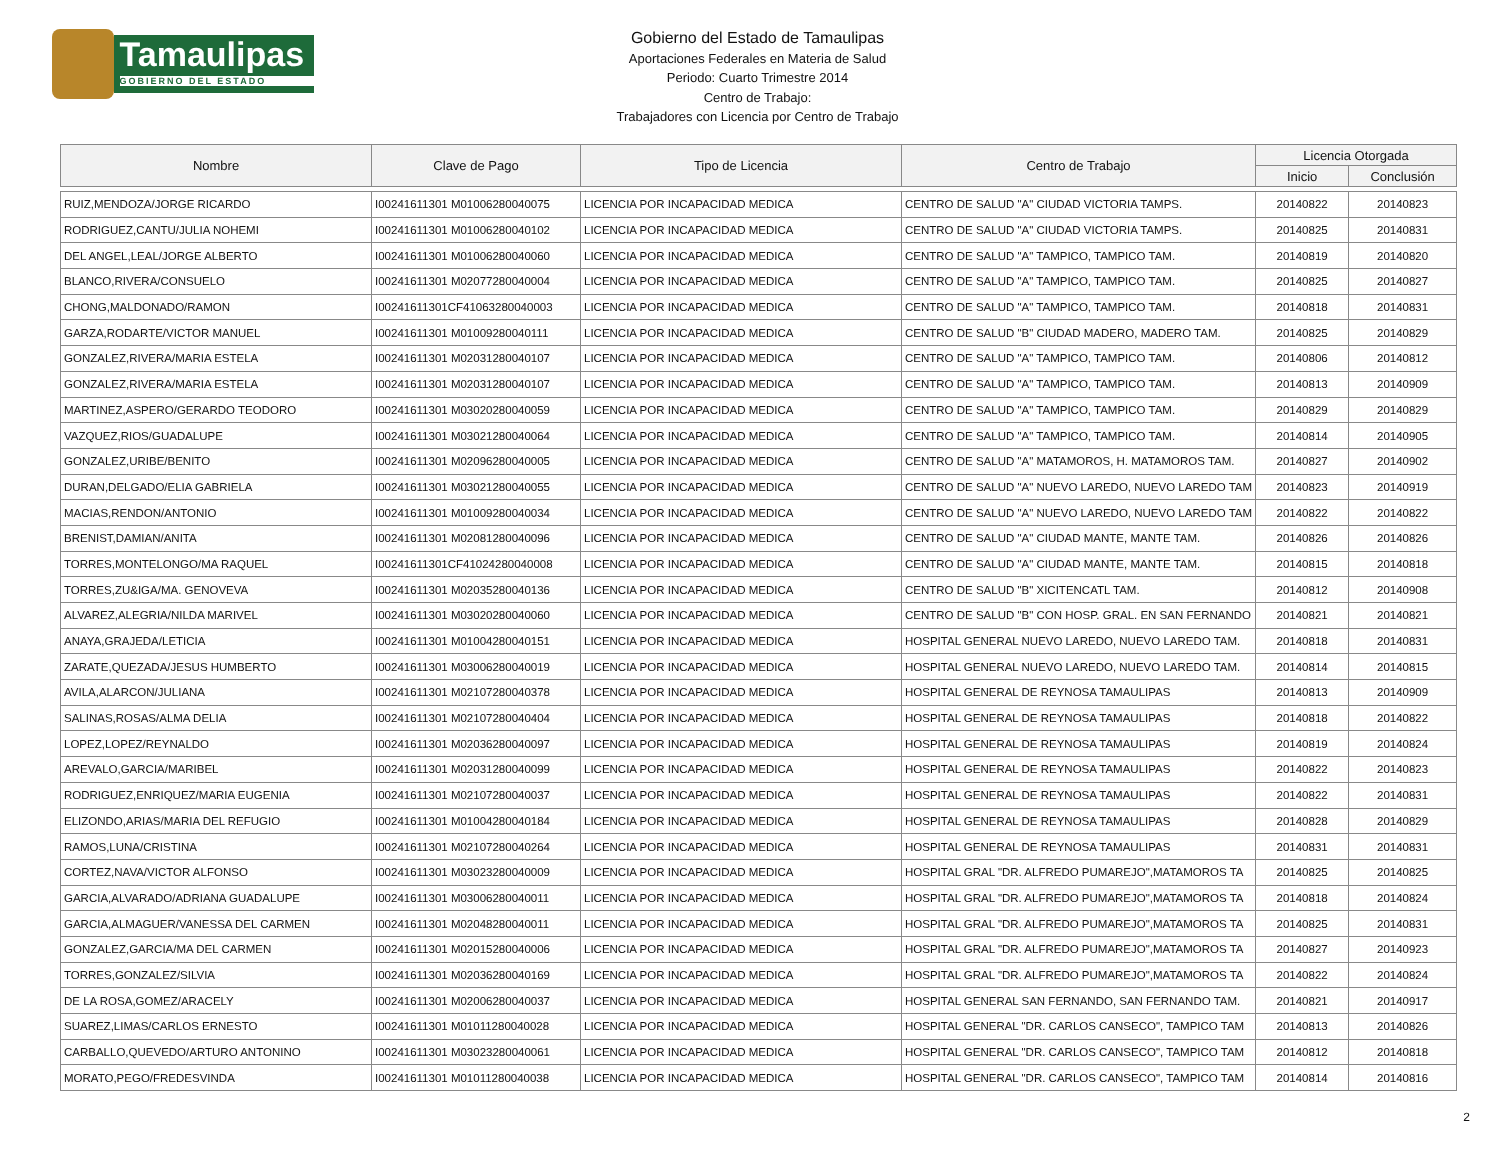Tamaulipas
GOBIERNO DEL ESTADO
Gobierno del Estado de Tamaulipas
Aportaciones Federales en Materia de Salud
Periodo: Cuarto Trimestre 2014
Centro de Trabajo:
Trabajadores con Licencia por Centro de Trabajo
| Nombre | Clave de Pago | Tipo de Licencia | Centro de Trabajo | Licencia Otorgada | |
| --- | --- | --- | --- | --- | --- |
| | | | | Inicio | Conclusión |
| RUIZ,MENDOZA/JORGE RICARDO | I00241611301 M01006280040075 | LICENCIA POR INCAPACIDAD MEDICA | CENTRO DE SALUD "A" CIUDAD VICTORIA TAMPS. | 20140822 | 20140823 |
| RODRIGUEZ,CANTU/JULIA NOHEMI | I00241611301 M01006280040102 | LICENCIA POR INCAPACIDAD MEDICA | CENTRO DE SALUD "A" CIUDAD VICTORIA TAMPS. | 20140825 | 20140831 |
| DEL ANGEL,LEAL/JORGE ALBERTO | I00241611301 M01006280040060 | LICENCIA POR INCAPACIDAD MEDICA | CENTRO DE SALUD "A" TAMPICO, TAMPICO TAM. | 20140819 | 20140820 |
| BLANCO,RIVERA/CONSUELO | I00241611301 M02077280040004 | LICENCIA POR INCAPACIDAD MEDICA | CENTRO DE SALUD "A" TAMPICO, TAMPICO TAM. | 20140825 | 20140827 |
| CHONG,MALDONADO/RAMON | I00241611301CF41063280040003 | LICENCIA POR INCAPACIDAD MEDICA | CENTRO DE SALUD "A" TAMPICO, TAMPICO TAM. | 20140818 | 20140831 |
| GARZA,RODARTE/VICTOR MANUEL | I00241611301 M01009280040111 | LICENCIA POR INCAPACIDAD MEDICA | CENTRO DE SALUD "B" CIUDAD MADERO, MADERO TAM. | 20140825 | 20140829 |
| GONZALEZ,RIVERA/MARIA ESTELA | I00241611301 M02031280040107 | LICENCIA POR INCAPACIDAD MEDICA | CENTRO DE SALUD "A" TAMPICO, TAMPICO TAM. | 20140806 | 20140812 |
| GONZALEZ,RIVERA/MARIA ESTELA | I00241611301 M02031280040107 | LICENCIA POR INCAPACIDAD MEDICA | CENTRO DE SALUD "A" TAMPICO, TAMPICO TAM. | 20140813 | 20140909 |
| MARTINEZ,ASPERO/GERARDO TEODORO | I00241611301 M03020280040059 | LICENCIA POR INCAPACIDAD MEDICA | CENTRO DE SALUD "A" TAMPICO, TAMPICO TAM. | 20140829 | 20140829 |
| VAZQUEZ,RIOS/GUADALUPE | I00241611301 M03021280040064 | LICENCIA POR INCAPACIDAD MEDICA | CENTRO DE SALUD "A" TAMPICO, TAMPICO TAM. | 20140814 | 20140905 |
| GONZALEZ,URIBE/BENITO | I00241611301 M02096280040005 | LICENCIA POR INCAPACIDAD MEDICA | CENTRO DE SALUD "A" MATAMOROS, H. MATAMOROS TAM. | 20140827 | 20140902 |
| DURAN,DELGADO/ELIA GABRIELA | I00241611301 M03021280040055 | LICENCIA POR INCAPACIDAD MEDICA | CENTRO DE SALUD "A" NUEVO LAREDO, NUEVO LAREDO TAM | 20140823 | 20140919 |
| MACIAS,RENDON/ANTONIO | I00241611301 M01009280040034 | LICENCIA POR INCAPACIDAD MEDICA | CENTRO DE SALUD "A" NUEVO LAREDO, NUEVO LAREDO TAM | 20140822 | 20140822 |
| BRENIST,DAMIAN/ANITA | I00241611301 M02081280040096 | LICENCIA POR INCAPACIDAD MEDICA | CENTRO DE SALUD "A" CIUDAD MANTE, MANTE TAM. | 20140826 | 20140826 |
| TORRES,MONTELONGO/MA RAQUEL | I00241611301CF41024280040008 | LICENCIA POR INCAPACIDAD MEDICA | CENTRO DE SALUD "A" CIUDAD MANTE, MANTE TAM. | 20140815 | 20140818 |
| TORRES,ZU&IGA/MA. GENOVEVA | I00241611301 M02035280040136 | LICENCIA POR INCAPACIDAD MEDICA | CENTRO DE SALUD "B" XICITENCATL TAM. | 20140812 | 20140908 |
| ALVAREZ,ALEGRIA/NILDA MARIVEL | I00241611301 M03020280040060 | LICENCIA POR INCAPACIDAD MEDICA | CENTRO DE SALUD "B" CON HOSP. GRAL. EN SAN FERNANDO | 20140821 | 20140821 |
| ANAYA,GRAJEDA/LETICIA | I00241611301 M01004280040151 | LICENCIA POR INCAPACIDAD MEDICA | HOSPITAL GENERAL NUEVO LAREDO, NUEVO LAREDO TAM. | 20140818 | 20140831 |
| ZARATE,QUEZADA/JESUS HUMBERTO | I00241611301 M03006280040019 | LICENCIA POR INCAPACIDAD MEDICA | HOSPITAL GENERAL NUEVO LAREDO, NUEVO LAREDO TAM. | 20140814 | 20140815 |
| AVILA,ALARCON/JULIANA | I00241611301 M02107280040378 | LICENCIA POR INCAPACIDAD MEDICA | HOSPITAL GENERAL DE REYNOSA TAMAULIPAS | 20140813 | 20140909 |
| SALINAS,ROSAS/ALMA DELIA | I00241611301 M02107280040404 | LICENCIA POR INCAPACIDAD MEDICA | HOSPITAL GENERAL DE REYNOSA TAMAULIPAS | 20140818 | 20140822 |
| LOPEZ,LOPEZ/REYNALDO | I00241611301 M02036280040097 | LICENCIA POR INCAPACIDAD MEDICA | HOSPITAL GENERAL DE REYNOSA TAMAULIPAS | 20140819 | 20140824 |
| AREVALO,GARCIA/MARIBEL | I00241611301 M02031280040099 | LICENCIA POR INCAPACIDAD MEDICA | HOSPITAL GENERAL DE REYNOSA TAMAULIPAS | 20140822 | 20140823 |
| RODRIGUEZ,ENRIQUEZ/MARIA EUGENIA | I00241611301 M02107280040037 | LICENCIA POR INCAPACIDAD MEDICA | HOSPITAL GENERAL DE REYNOSA TAMAULIPAS | 20140822 | 20140831 |
| ELIZONDO,ARIAS/MARIA DEL REFUGIO | I00241611301 M01004280040184 | LICENCIA POR INCAPACIDAD MEDICA | HOSPITAL GENERAL DE REYNOSA TAMAULIPAS | 20140828 | 20140829 |
| RAMOS,LUNA/CRISTINA | I00241611301 M02107280040264 | LICENCIA POR INCAPACIDAD MEDICA | HOSPITAL GENERAL DE REYNOSA TAMAULIPAS | 20140831 | 20140831 |
| CORTEZ,NAVA/VICTOR ALFONSO | I00241611301 M03023280040009 | LICENCIA POR INCAPACIDAD MEDICA | HOSPITAL GRAL "DR. ALFREDO PUMAREJO",MATAMOROS TA | 20140825 | 20140825 |
| GARCIA,ALVARADO/ADRIANA GUADALUPE | I00241611301 M03006280040011 | LICENCIA POR INCAPACIDAD MEDICA | HOSPITAL GRAL "DR. ALFREDO PUMAREJO",MATAMOROS TA | 20140818 | 20140824 |
| GARCIA,ALMAGUER/VANESSA DEL CARMEN | I00241611301 M02048280040011 | LICENCIA POR INCAPACIDAD MEDICA | HOSPITAL GRAL "DR. ALFREDO PUMAREJO",MATAMOROS TA | 20140825 | 20140831 |
| GONZALEZ,GARCIA/MA DEL CARMEN | I00241611301 M02015280040006 | LICENCIA POR INCAPACIDAD MEDICA | HOSPITAL GRAL "DR. ALFREDO PUMAREJO",MATAMOROS TA | 20140827 | 20140923 |
| TORRES,GONZALEZ/SILVIA | I00241611301 M02036280040169 | LICENCIA POR INCAPACIDAD MEDICA | HOSPITAL GRAL "DR. ALFREDO PUMAREJO",MATAMOROS TA | 20140822 | 20140824 |
| DE LA ROSA,GOMEZ/ARACELY | I00241611301 M02006280040037 | LICENCIA POR INCAPACIDAD MEDICA | HOSPITAL GENERAL SAN FERNANDO, SAN FERNANDO TAM. | 20140821 | 20140917 |
| SUAREZ,LIMAS/CARLOS ERNESTO | I00241611301 M01011280040028 | LICENCIA POR INCAPACIDAD MEDICA | HOSPITAL GENERAL "DR. CARLOS CANSECO", TAMPICO TAM | 20140813 | 20140826 |
| CARBALLO,QUEVEDO/ARTURO ANTONINO | I00241611301 M03023280040061 | LICENCIA POR INCAPACIDAD MEDICA | HOSPITAL GENERAL "DR. CARLOS CANSECO", TAMPICO TAM | 20140812 | 20140818 |
| MORATO,PEGO/FREDESVINDA | I00241611301 M01011280040038 | LICENCIA POR INCAPACIDAD MEDICA | HOSPITAL GENERAL "DR. CARLOS CANSECO", TAMPICO TAM | 20140814 | 20140816 |
2